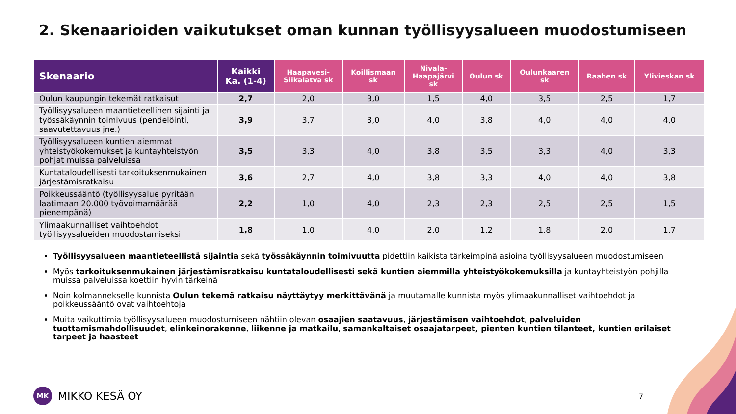2. Skenaarioiden vaikutukset oman kunnan työllisyysalueen muodostumiseen
| Skenaario | Kaikki Ka. (1-4) | Haapavesi- Siikalatva sk | Koillismaan sk | Nivala- Haapajärvi sk | Oulun sk | Oulunkaaren sk | Raahen sk | Ylivieskan sk |
| --- | --- | --- | --- | --- | --- | --- | --- | --- |
| Oulun kaupungin tekemät ratkaisut | 2,7 | 2,0 | 3,0 | 1,5 | 4,0 | 3,5 | 2,5 | 1,7 |
| Työllisyysalueen maantieteellinen sijainti ja työssäkäynnin toimivuus (pendelöinti, saavutettavuus jne.) | 3,9 | 3,7 | 3,0 | 4,0 | 3,8 | 4,0 | 4,0 | 4,0 |
| Työllisyysalueen kuntien aiemmat yhteistyökokemukset ja kuntayhteistyön pohjat muissa palveluissa | 3,5 | 3,3 | 4,0 | 3,8 | 3,5 | 3,3 | 4,0 | 3,3 |
| Kuntataloudellisesti tarkoituksenmukainen järjestämisratkaisu | 3,6 | 2,7 | 4,0 | 3,8 | 3,3 | 4,0 | 4,0 | 3,8 |
| Poikkeussääntö (työllisyysalue pyritään laatimaan 20.000 työvoimamäärää pienempänä) | 2,2 | 1,0 | 4,0 | 2,3 | 2,3 | 2,5 | 2,5 | 1,5 |
| Ylimaakunnalliset vaihtoehdot työllisyysalueiden muodostamiseksi | 1,8 | 1,0 | 4,0 | 2,0 | 1,2 | 1,8 | 2,0 | 1,7 |
Työllisyysalueen maantieteellistä sijaintia sekä työssäkäynnin toimivuutta pidettiin kaikista tärkeimpinä asioina työllisyysalueen muodostumiseen
Myös tarkoituksenmukainen järjestämisratkaisu kuntataloudellisesti sekä kuntien aiemmilla yhteistyökokemuksilla ja kuntayhteistyön pohjilla muissa palveluissa koettiin hyvin tärkeinä
Noin kolmannekselle kunnista Oulun tekemä ratkaisu näyttäytyy merkittävänä ja muutamalle kunnista myös ylimaakunnalliset vaihtoehdot ja poikkeussääntö ovat vaihtoehtoja
Muita vaikuttimia työllisyysalueen muodostumiseen nähtiin olevan osaajien saatavuus, järjestämisen vaihtoehdot, palveluiden tuottamismahdollisuudet, elinkeinorakenne, liikenne ja matkailu, samankaltaiset osaajatarpeet, pienten kuntien tilanteet, kuntien erilaiset tarpeet ja haasteet
MK
MIKKO KESÄ OY
7